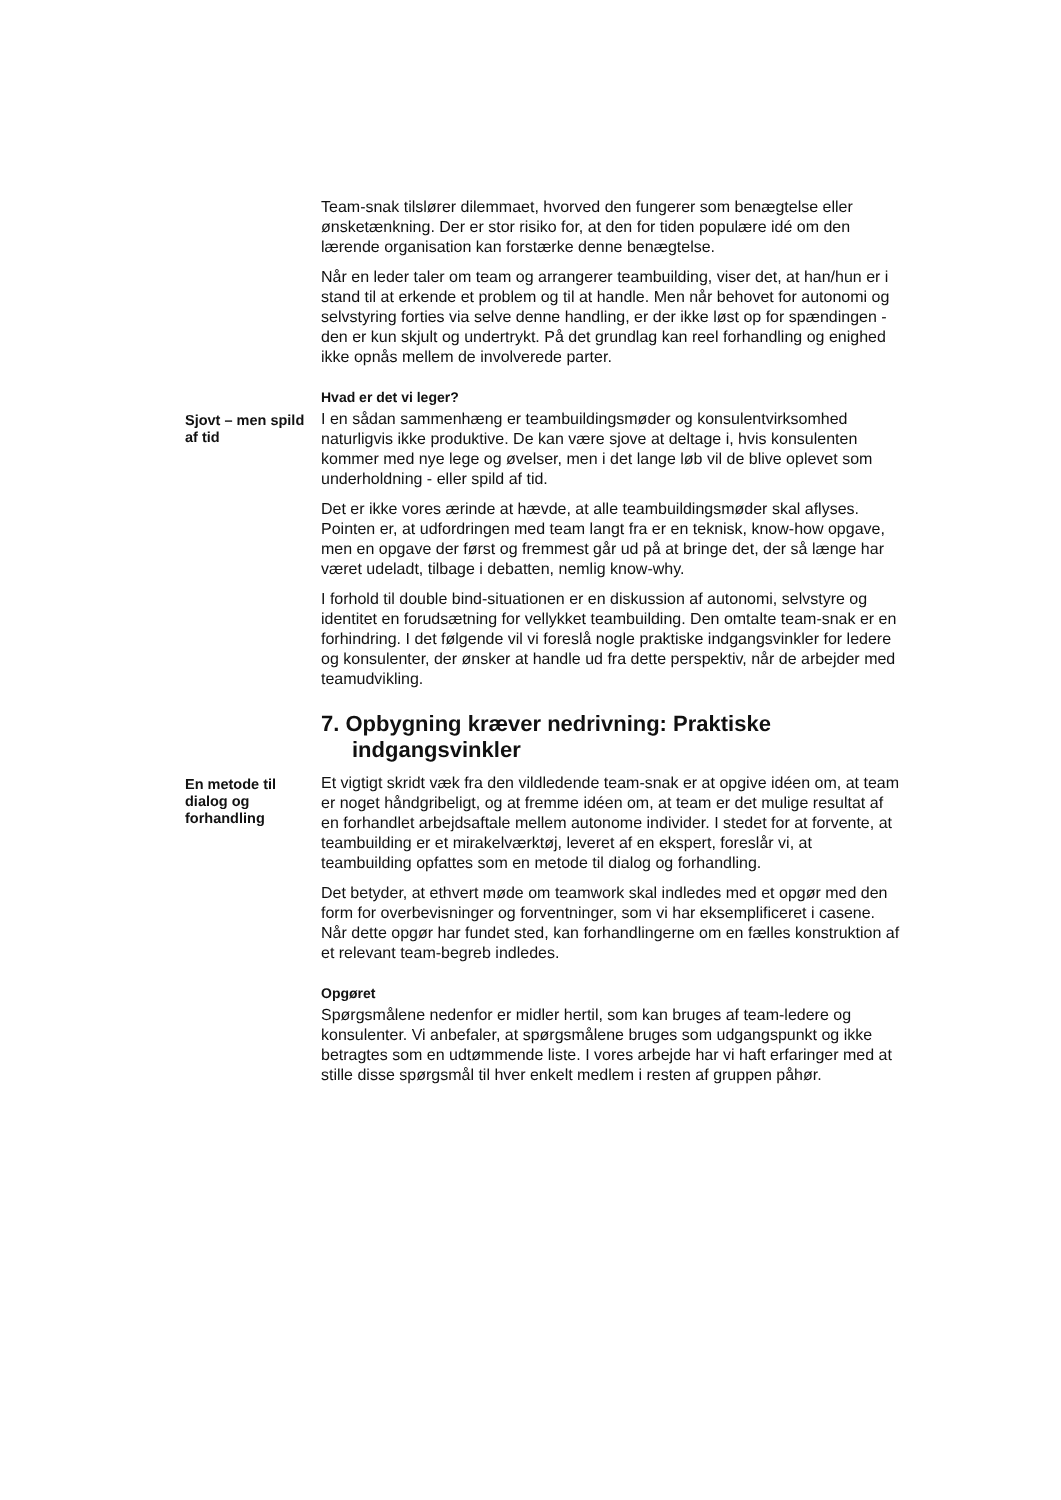Team-snak tilslører dilemmaet, hvorved den fungerer som benægtelse eller ønsketænkning. Der er stor risiko for, at den for tiden populære idé om den lærende organisation kan forstærke denne benægtelse.
Når en leder taler om team og arrangerer teambuilding, viser det, at han/hun er i stand til at erkende et problem og til at handle. Men når behovet for autonomi og selvstyring forties via selve denne handling, er der ikke løst op for spændingen - den er kun skjult og undertrykt. På det grundlag kan reel forhandling og enighed ikke opnås mellem de involverede parter.
Hvad er det vi leger?
Sjovt – men spild af tid
I en sådan sammenhæng er teambuildingsmøder og konsulentvirksomhed naturligvis ikke produktive. De kan være sjove at deltage i, hvis konsulenten kommer med nye lege og øvelser, men i det lange løb vil de blive oplevet som underholdning - eller spild af tid.
Det er ikke vores ærinde at hævde, at alle teambuildingsmøder skal aflyses. Pointen er, at udfordringen med team langt fra er en teknisk, know-how opgave, men en opgave der først og fremmest går ud på at bringe det, der så længe har været udeladt, tilbage i debatten, nemlig know-why.
I forhold til double bind-situationen er en diskussion af autonomi, selvstyre og identitet en forudsætning for vellykket teambuilding. Den omtalte team-snak er en forhindring. I det følgende vil vi foreslå nogle praktiske indgangsvinkler for ledere og konsulenter, der ønsker at handle ud fra dette perspektiv, når de arbejder med teamudvikling.
7. Opbygning kræver nedrivning: Praktiske indgangsvinkler
En metode til dialog og forhandling
Et vigtigt skridt væk fra den vildledende team-snak er at opgive idéen om, at team er noget håndgribeligt, og at fremme idéen om, at team er det mulige resultat af en forhandlet arbejdsaftale mellem autonome individer. I stedet for at forvente, at teambuilding er et mirakelværktøj, leveret af en ekspert, foreslår vi, at teambuilding opfattes som en metode til dialog og forhandling.
Det betyder, at ethvert møde om teamwork skal indledes med et opgør med den form for overbevisninger og forventninger, som vi har eksemplificeret i casene. Når dette opgør har fundet sted, kan forhandlingerne om en fælles konstruktion af et relevant team-begreb indledes.
Opgøret
Spørgsmålene nedenfor er midler hertil, som kan bruges af team-ledere og konsulenter. Vi anbefaler, at spørgsmålene bruges som udgangspunkt og ikke betragtes som en udtømmende liste. I vores arbejde har vi haft erfaringer med at stille disse spørgsmål til hver enkelt medlem i resten af gruppen påhør.